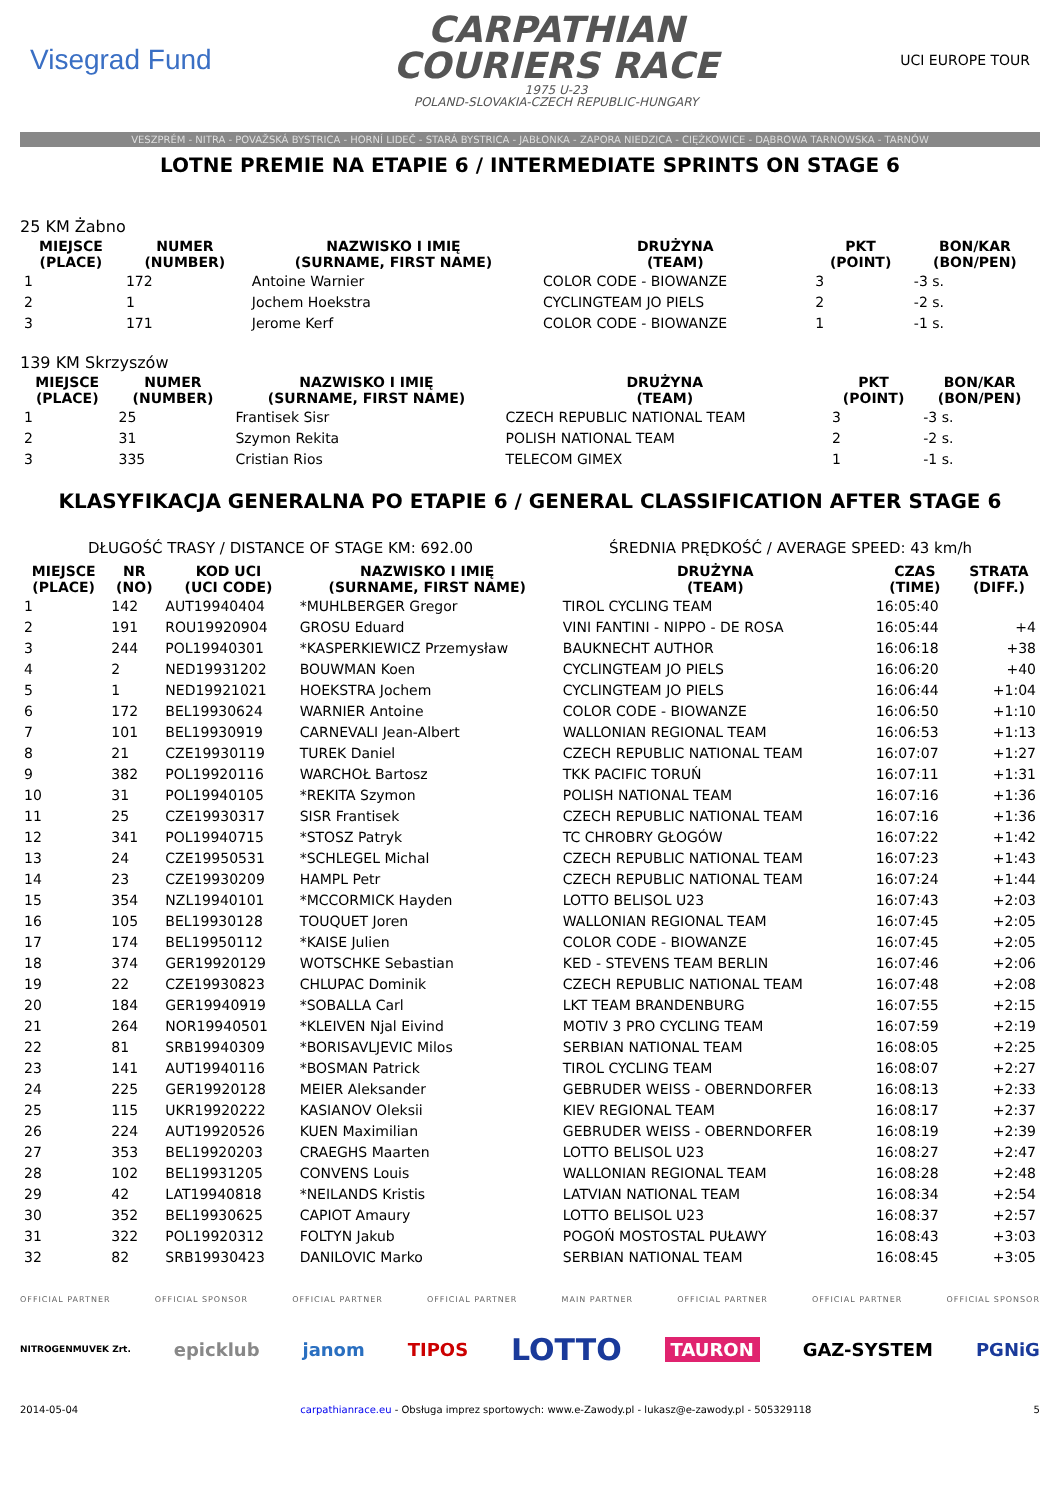Visegrad Fund
CARPATHIAN
COURIERS RACE
1975 U-23
POLAND-SLOVAKIA-CZECH REPUBLIC-HUNGARY
UCI EUROPE TOUR
VESZPRÉM - NITRA - POVAŽSKÁ BYSTRICA - HORNÍ LIDEČ - STARÁ BYSTRICA - JABŁONKA - ZAPORA NIEDZICA - CIĘŻKOWICE - DĄBROWA TARNOWSKA - TARNÓW
LOTNE PREMIE NA ETAPIE 6 / INTERMEDIATE SPRINTS ON STAGE 6
25 KM Żabno
| MIEJSCE (PLACE) | NUMER (NUMBER) | NAZWISKO I IMIĘ (SURNAME, FIRST NAME) | DRUŻYNA (TEAM) | PKT (POINT) | BON/KAR (BON/PEN) |
| --- | --- | --- | --- | --- | --- |
| 1 | 172 | Antoine Warnier | COLOR CODE - BIOWANZE | 3 | -3 s. |
| 2 | 1 | Jochem Hoekstra | CYCLINGTEAM JO PIELS | 2 | -2 s. |
| 3 | 171 | Jerome Kerf | COLOR CODE - BIOWANZE | 1 | -1 s. |
139 KM Skrzyszów
| MIEJSCE (PLACE) | NUMER (NUMBER) | NAZWISKO I IMIĘ (SURNAME, FIRST NAME) | DRUŻYNA (TEAM) | PKT (POINT) | BON/KAR (BON/PEN) |
| --- | --- | --- | --- | --- | --- |
| 1 | 25 | Frantisek Sisr | CZECH REPUBLIC NATIONAL TEAM | 3 | -3 s. |
| 2 | 31 | Szymon Rekita | POLISH NATIONAL TEAM | 2 | -2 s. |
| 3 | 335 | Cristian Rios | TELECOM GIMEX | 1 | -1 s. |
KLASYFIKACJA GENERALNA PO ETAPIE 6 / GENERAL CLASSIFICATION AFTER STAGE 6
DŁUGOŚĆ TRASY / DISTANCE OF STAGE KM: 692.00 ŚREDNIA PRĘDKOŚĆ / AVERAGE SPEED: 43 km/h
| MIEJSCE (PLACE) | NR (NO) | KOD UCI (UCI CODE) | NAZWISKO I IMIĘ (SURNAME, FIRST NAME) | DRUŻYNA (TEAM) | CZAS (TIME) | STRATA (DIFF.) |
| --- | --- | --- | --- | --- | --- | --- |
| 1 | 142 | AUT19940404 | *MUHLBERGER Gregor | TIROL CYCLING TEAM | 16:05:40 | |
| 2 | 191 | ROU19920904 | GROSU Eduard | VINI FANTINI - NIPPO - DE ROSA | 16:05:44 | +4 |
| 3 | 244 | POL19940301 | *KASPERKIEWICZ Przemysław | BAUKNECHT AUTHOR | 16:06:18 | +38 |
| 4 | 2 | NED19931202 | BOUWMAN Koen | CYCLINGTEAM JO PIELS | 16:06:20 | +40 |
| 5 | 1 | NED19921021 | HOEKSTRA Jochem | CYCLINGTEAM JO PIELS | 16:06:44 | +1:04 |
| 6 | 172 | BEL19930624 | WARNIER Antoine | COLOR CODE - BIOWANZE | 16:06:50 | +1:10 |
| 7 | 101 | BEL19930919 | CARNEVALI Jean-Albert | WALLONIAN REGIONAL TEAM | 16:06:53 | +1:13 |
| 8 | 21 | CZE19930119 | TUREK Daniel | CZECH REPUBLIC NATIONAL TEAM | 16:07:07 | +1:27 |
| 9 | 382 | POL19920116 | WARCHOŁ Bartosz | TKK PACIFIC TORUŃ | 16:07:11 | +1:31 |
| 10 | 31 | POL19940105 | *REKITA Szymon | POLISH NATIONAL TEAM | 16:07:16 | +1:36 |
| 11 | 25 | CZE19930317 | SISR Frantisek | CZECH REPUBLIC NATIONAL TEAM | 16:07:16 | +1:36 |
| 12 | 341 | POL19940715 | *STOSZ Patryk | TC CHROBRY GŁOGÓW | 16:07:22 | +1:42 |
| 13 | 24 | CZE19950531 | *SCHLEGEL Michal | CZECH REPUBLIC NATIONAL TEAM | 16:07:23 | +1:43 |
| 14 | 23 | CZE19930209 | HAMPL Petr | CZECH REPUBLIC NATIONAL TEAM | 16:07:24 | +1:44 |
| 15 | 354 | NZL19940101 | *MCCORMICK Hayden | LOTTO BELISOL U23 | 16:07:43 | +2:03 |
| 16 | 105 | BEL19930128 | TOUQUET Joren | WALLONIAN REGIONAL TEAM | 16:07:45 | +2:05 |
| 17 | 174 | BEL19950112 | *KAISE Julien | COLOR CODE - BIOWANZE | 16:07:45 | +2:05 |
| 18 | 374 | GER19920129 | WOTSCHKE Sebastian | KED - STEVENS TEAM BERLIN | 16:07:46 | +2:06 |
| 19 | 22 | CZE19930823 | CHLUPAC Dominik | CZECH REPUBLIC NATIONAL TEAM | 16:07:48 | +2:08 |
| 20 | 184 | GER19940919 | *SOBALLA Carl | LKT TEAM BRANDENBURG | 16:07:55 | +2:15 |
| 21 | 264 | NOR19940501 | *KLEIVEN Njal Eivind | MOTIV 3 PRO CYCLING TEAM | 16:07:59 | +2:19 |
| 22 | 81 | SRB19940309 | *BORISAVLJEVIC Milos | SERBIAN NATIONAL TEAM | 16:08:05 | +2:25 |
| 23 | 141 | AUT19940116 | *BOSMAN Patrick | TIROL CYCLING TEAM | 16:08:07 | +2:27 |
| 24 | 225 | GER19920128 | MEIER Aleksander | GEBRUDER WEISS - OBERNDORFER | 16:08:13 | +2:33 |
| 25 | 115 | UKR19920222 | KASIANOV Oleksii | KIEV REGIONAL TEAM | 16:08:17 | +2:37 |
| 26 | 224 | AUT19920526 | KUEN Maximilian | GEBRUDER WEISS - OBERNDORFER | 16:08:19 | +2:39 |
| 27 | 353 | BEL19920203 | CRAEGHS Maarten | LOTTO BELISOL U23 | 16:08:27 | +2:47 |
| 28 | 102 | BEL19931205 | CONVENS Louis | WALLONIAN REGIONAL TEAM | 16:08:28 | +2:48 |
| 29 | 42 | LAT19940818 | *NEILANDS Kristis | LATVIAN NATIONAL TEAM | 16:08:34 | +2:54 |
| 30 | 352 | BEL19930625 | CAPIOT Amaury | LOTTO BELISOL U23 | 16:08:37 | +2:57 |
| 31 | 322 | POL19920312 | FOLTYN Jakub | POGOŃ MOSTOSTAL PUŁAWY | 16:08:43 | +3:03 |
| 32 | 82 | SRB19930423 | DANILOVIC Marko | SERBIAN NATIONAL TEAM | 16:08:45 | +3:05 |
OFFICIAL PARTNER OFFICIAL SPONSOR OFFICIAL PARTNER OFFICIAL PARTNER MAIN PARTNER OFFICIAL PARTNER OFFICIAL PARTNER OFFICIAL SPONSOR
NITROGENMUVEK Zrt. epicklub janom TIPOS LOTTO TAURON GAZ-SYSTEM PGNiG
2014-05-04 carpathianrace.eu - Obsługa imprez sportowych: www.e-Zawody.pl - lukasz@e-zawody.pl - 505329118 5